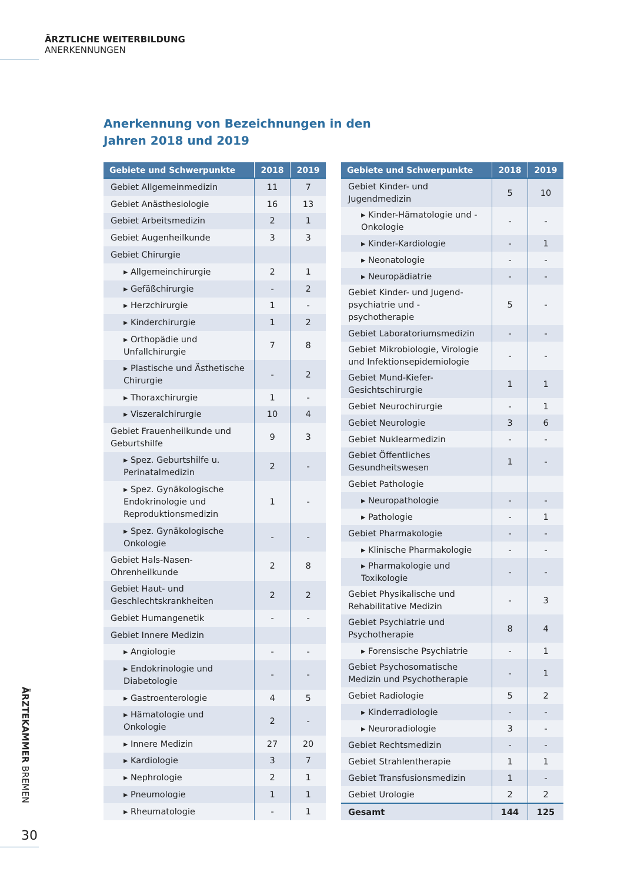ÄRZTLICHE WEITERBILDUNG
ANERKENNUNGEN
Anerkennung von Bezeichnungen in den
Jahren 2018 und 2019
| Gebiete und Schwerpunkte | 2018 | 2019 |
| --- | --- | --- |
| Gebiet Allgemeinmedizin | 11 | 7 |
| Gebiet Anästhesiologie | 16 | 13 |
| Gebiet Arbeitsmedizin | 2 | 1 |
| Gebiet Augenheilkunde | 3 | 3 |
| Gebiet Chirurgie | | |
| ▸ Allgemeinchirurgie | 2 | 1 |
| ▸ Gefäßchirurgie | - | 2 |
| ▸ Herzchirurgie | 1 | - |
| ▸ Kinderchirurgie | 1 | 2 |
| ▸ Orthopädie und Unfallchirurgie | 7 | 8 |
| ▸ Plastische und Ästhetische Chirurgie | - | 2 |
| ▸ Thoraxchirurgie | 1 | - |
| ▸ Viszeralchirurgie | 10 | 4 |
| Gebiet Frauenheilkunde und Geburtshilfe | 9 | 3 |
| ▸ Spez. Geburtshilfe u. Perinatalmedizin | 2 | - |
| ▸ Spez. Gynäkologische Endokrinologie und Reproduktionsmedizin | 1 | - |
| ▸ Spez. Gynäkologische Onkologie | - | - |
| Gebiet Hals-Nasen-Ohrenheilkunde | 2 | 8 |
| Gebiet Haut- und Geschlechtskrankheiten | 2 | 2 |
| Gebiet Humangenetik | - | - |
| Gebiet Innere Medizin | | |
| ▸ Angiologie | - | - |
| ▸ Endokrinologie und Diabetologie | - | - |
| ▸ Gastroenterologie | 4 | 5 |
| ▸ Hämatologie und Onkologie | 2 | - |
| ▸ Innere Medizin | 27 | 20 |
| ▸ Kardiologie | 3 | 7 |
| ▸ Nephrologie | 2 | 1 |
| ▸ Pneumologie | 1 | 1 |
| ▸ Rheumatologie | - | 1 |
| Gebiete und Schwerpunkte | 2018 | 2019 |
| --- | --- | --- |
| Gebiet Kinder- und Jugendmedizin | 5 | 10 |
| ▸ Kinder-Hämatologie und -Onkologie | - | - |
| ▸ Kinder-Kardiologie | - | 1 |
| ▸ Neonatologie | - | - |
| ▸ Neuropädiatrie | - | - |
| Gebiet Kinder- und Jugend-psychiatrie und -psychotherapie | 5 | - |
| Gebiet Laboratoriumsmedizin | - | - |
| Gebiet Mikrobiologie, Virologie und Infektionsepidemiologie | - | - |
| Gebiet Mund-Kiefer-Gesichtschirurgie | 1 | 1 |
| Gebiet Neurochirurgie | - | 1 |
| Gebiet Neurologie | 3 | 6 |
| Gebiet Nuklearmedizin | - | - |
| Gebiet Öffentliches Gesundheitswesen | 1 | - |
| Gebiet Pathologie | | |
| ▸ Neuropathologie | - | - |
| ▸ Pathologie | - | 1 |
| Gebiet Pharmakologie | - | - |
| ▸ Klinische Pharmakologie | - | - |
| ▸ Pharmakologie und Toxikologie | - | - |
| Gebiet Physikalische und Rehabilitative Medizin | - | 3 |
| Gebiet Psychiatrie und Psychotherapie | 8 | 4 |
| ▸ Forensische Psychiatrie | - | 1 |
| Gebiet Psychosomatische Medizin und Psychotherapie | - | 1 |
| Gebiet Radiologie | 5 | 2 |
| ▸ Kinderradiologie | - | - |
| ▸ Neuroradiologie | 3 | - |
| Gebiet Rechtsmedizin | - | - |
| Gebiet Strahlentherapie | 1 | 1 |
| Gebiet Transfusionsmedizin | 1 | - |
| Gebiet Urologie | 2 | 2 |
| Gesamt | 144 | 125 |
ÄRZTEKAMMER BREMEN
30